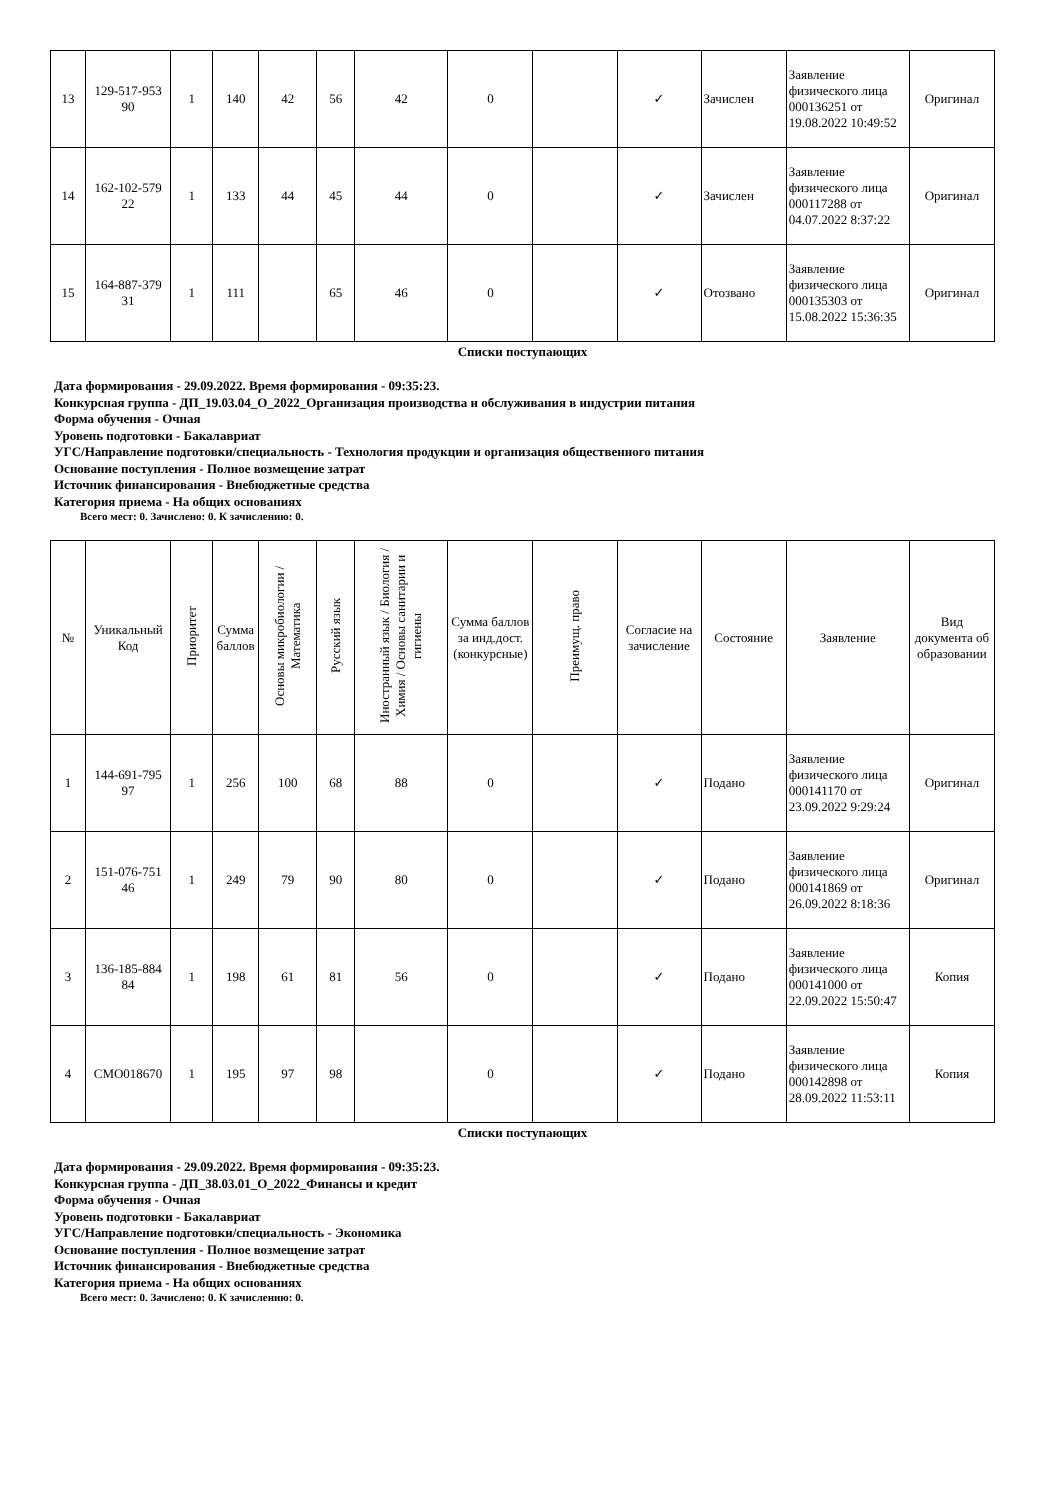| 13 | 129-517-953 90 | 1 | 140 | 42 | 56 | 42 | 0 | | ✓ | Зачислен | Заявление физического лица 000136251 от 19.08.2022 10:49:52 | Оригинал |
| 14 | 162-102-579 22 | 1 | 133 | 44 | 45 | 44 | 0 | | ✓ | Зачислен | Заявление физического лица 000117288 от 04.07.2022 8:37:22 | Оригинал |
| 15 | 164-887-379 31 | 1 | 111 | | 65 | 46 | 0 | | ✓ | Отозвано | Заявление физического лица 000135303 от 15.08.2022 15:36:35 | Оригинал |
Списки поступающих
Дата формирования - 29.09.2022. Время формирования - 09:35:23.
Конкурсная группа - ДП_19.03.04_О_2022_Организация производства и обслуживания в индустрии питания
Форма обучения - Очная
Уровень подготовки - Бакалавриат
УГС/Направление подготовки/специальность - Технология продукции и организация общественного питания
Основание поступления - Полное возмещение затрат
Источник финансирования - Внебюджетные средства
Категория приема - На общих основаниях
Всего мест: 0. Зачислено: 0. К зачислению: 0.
| № | Уникальный Код | Приоритет | Сумма баллов | Основы микробиологии / Математика | Русский язык | Иностранный язык / Биология / Химия / Основы санитарии и гигиены | Сумма баллов за инд.дост.(конкурсные) | Преимущ. право | Согласие на зачисление | Состояние | Заявление | Вид документа об образовании |
| --- | --- | --- | --- | --- | --- | --- | --- | --- | --- | --- | --- | --- |
| 1 | 144-691-795 97 | 1 | 256 | 100 | 68 | 88 | 0 | | ✓ | Подано | Заявление физического лица 000141170 от 23.09.2022 9:29:24 | Оригинал |
| 2 | 151-076-751 46 | 1 | 249 | 79 | 90 | 80 | 0 | | ✓ | Подано | Заявление физического лица 000141869 от 26.09.2022 8:18:36 | Оригинал |
| 3 | 136-185-884 84 | 1 | 198 | 61 | 81 | 56 | 0 | | ✓ | Подано | Заявление физического лица 000141000 от 22.09.2022 15:50:47 | Копия |
| 4 | CMO018670 | 1 | 195 | 97 | 98 | | 0 | | ✓ | Подано | Заявление физического лица 000142898 от 28.09.2022 11:53:11 | Копия |
Списки поступающих
Дата формирования - 29.09.2022. Время формирования - 09:35:23.
Конкурсная группа - ДП_38.03.01_О_2022_Финансы и кредит
Форма обучения - Очная
Уровень подготовки - Бакалавриат
УГС/Направление подготовки/специальность - Экономика
Основание поступления - Полное возмещение затрат
Источник финансирования - Внебюджетные средства
Категория приема - На общих основаниях
Всего мест: 0. Зачислено: 0. К зачислению: 0.